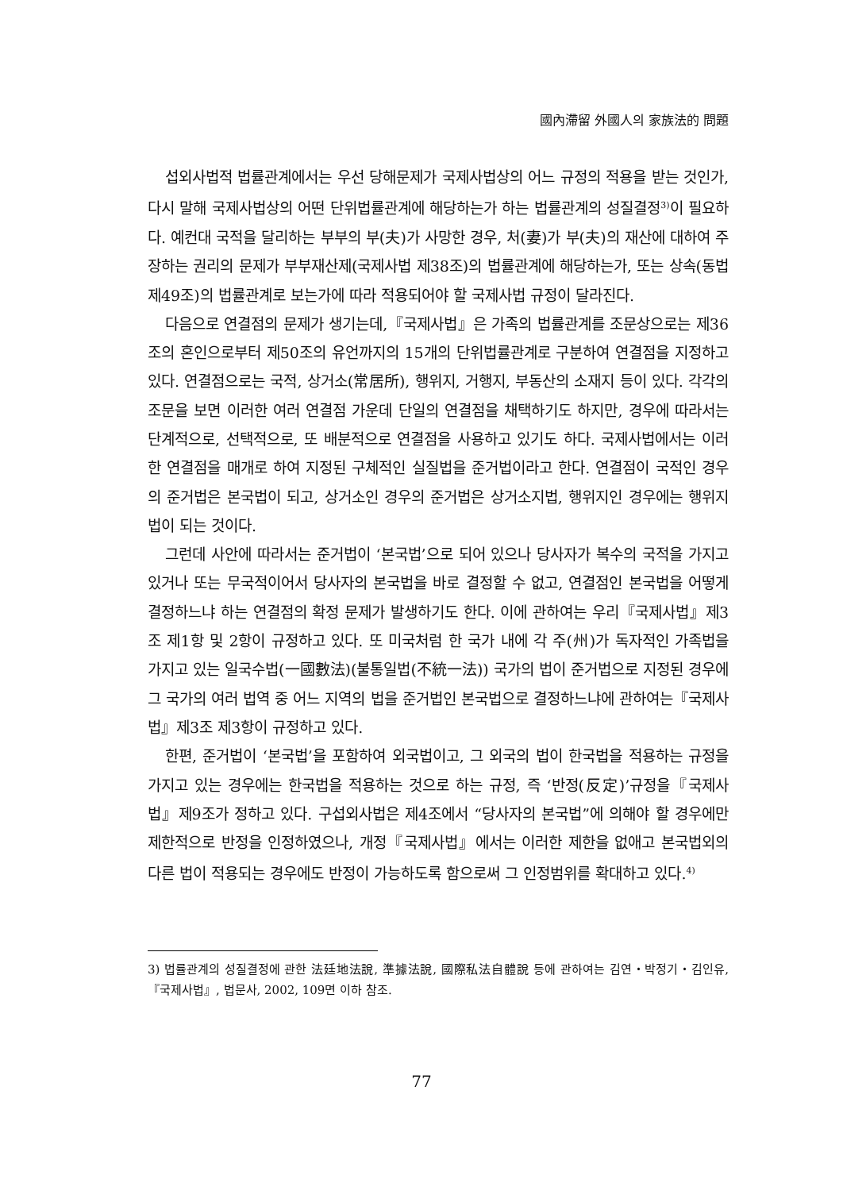國內滯留 外國人의 家族法的 問題
섭외사법적 법률관계에서는 우선 당해문제가 국제사법상의 어느 규정의 적용을 받는 것인가, 다시 말해 국제사법상의 어떤 단위법률관계에 해당하는가 하는 법률관계의 성질결정<sup>3)</sup>이 필요하다. 예컨대 국적을 달리하는 부부의 부(夫)가 사망한 경우, 처(妻)가 부(夫)의 재산에 대하여 주장하는 권리의 문제가 부부재산제(국제사법 제38조)의 법률관계에 해당하는가, 또는 상속(동법 제49조)의 법률관계로 보는가에 따라 적용되어야 할 국제사법 규정이 달라진다.
다음으로 연결점의 문제가 생기는데,『국제사법』은 가족의 법률관계를 조문상으로는 제36조의 혼인으로부터 제50조의 유언까지의 15개의 단위법률관계로 구분하여 연결점을 지정하고 있다. 연결점으로는 국적, 상거소(常居所), 행위지, 거행지, 부동산의 소재지 등이 있다. 각각의 조문을 보면 이러한 여러 연결점 가운데 단일의 연결점을 채택하기도 하지만, 경우에 따라서는 단계적으로, 선택적으로, 또 배분적으로 연결점을 사용하고 있기도 하다. 국제사법에서는 이러한 연결점을 매개로 하여 지정된 구체적인 실질법을 준거법이라고 한다. 연결점이 국적인 경우의 준거법은 본국법이 되고, 상거소인 경우의 준거법은 상거소지법, 행위지인 경우에는 행위지법이 되는 것이다.
그런데 사안에 따라서는 준거법이 ‘본국법’으로 되어 있으나 당사자가 복수의 국적을 가지고 있거나 또는 무국적이어서 당사자의 본국법을 바로 결정할 수 없고, 연결점인 본국법을 어떻게 결정하느냐 하는 연결점의 확정 문제가 발생하기도 한다. 이에 관하여는 우리『국제사법』제3조 제1항 및 2항이 규정하고 있다. 또 미국처럼 한 국가 내에 각 주(州)가 독자적인 가족법을 가지고 있는 일국수법(一國數法)(불통일법(不統一法)) 국가의 법이 준거법으로 지정된 경우에 그 국가의 여러 법역 중 어느 지역의 법을 준거법인 본국법으로 결정하느냐에 관하여는『국제사법』제3조 제3항이 규정하고 있다.
한편, 준거법이 ‘본국법’을 포함하여 외국법이고, 그 외국의 법이 한국법을 적용하는 규정을 가지고 있는 경우에는 한국법을 적용하는 것으로 하는 규정, 즉 ‘반정(反定)’규정을『국제사법』제9조가 정하고 있다. 구섭외사법은 제4조에서 “당사자의 본국법”에 의해야 할 경우에만 제한적으로 반정을 인정하였으나, 개정『국제사법』에서는 이러한 제한을 없애고 본국법외의 다른 법이 적용되는 경우에도 반정이 가능하도록 함으로써 그 인정범위를 확대하고 있다.<sup>4)</sup>
3) 법률관계의 성질결정에 관한 法廷地法說, 準據法說, 國際私法自體說 등에 관하여는 김연・박정기・김인유,『국제사법』, 법문사, 2002, 109면 이하 참조.
77